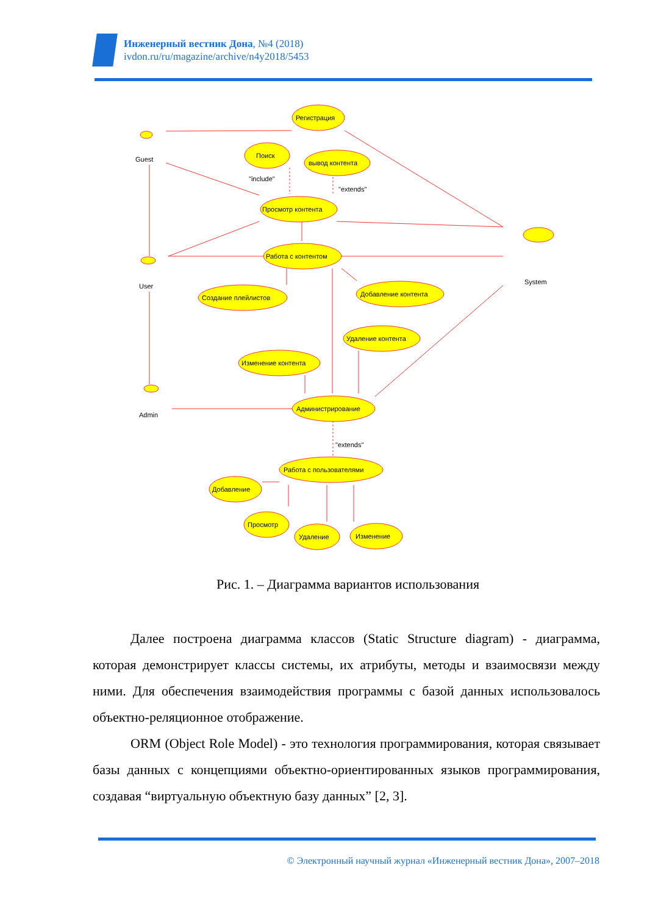Инженерный вестник Дона, №4 (2018)
ivdon.ru/ru/magazine/archive/n4y2018/5453
Регистрация
Поиск
вывод контента
Просмотр контента
Работа с контентом
Создание плейлистов
Добавление контента
Удаление контента
Изменение контента
Администрирование
Работа с пользователями
Добавление
Просмотр
Удаление
Изменение
"include"
"extends"
"extends"
Guest
User
Admin
System
Рис. 1. – Диаграмма вариантов использования
Далее построена диаграмма классов (Static Structure diagram) - диаграмма, которая демонстрирует классы системы, их атрибуты, методы и взаимосвязи между ними. Для обеспечения взаимодействия программы с базой данных использовалось объектно-реляционное отображение.
ORM (Object Role Model) - это технология программирования, которая связывает базы данных с концепциями объектно-ориентированных языков программирования, создавая “виртуальную объектную базу данных” [2, 3].
© Электронный научный журнал «Инженерный вестник Дона», 2007–2018